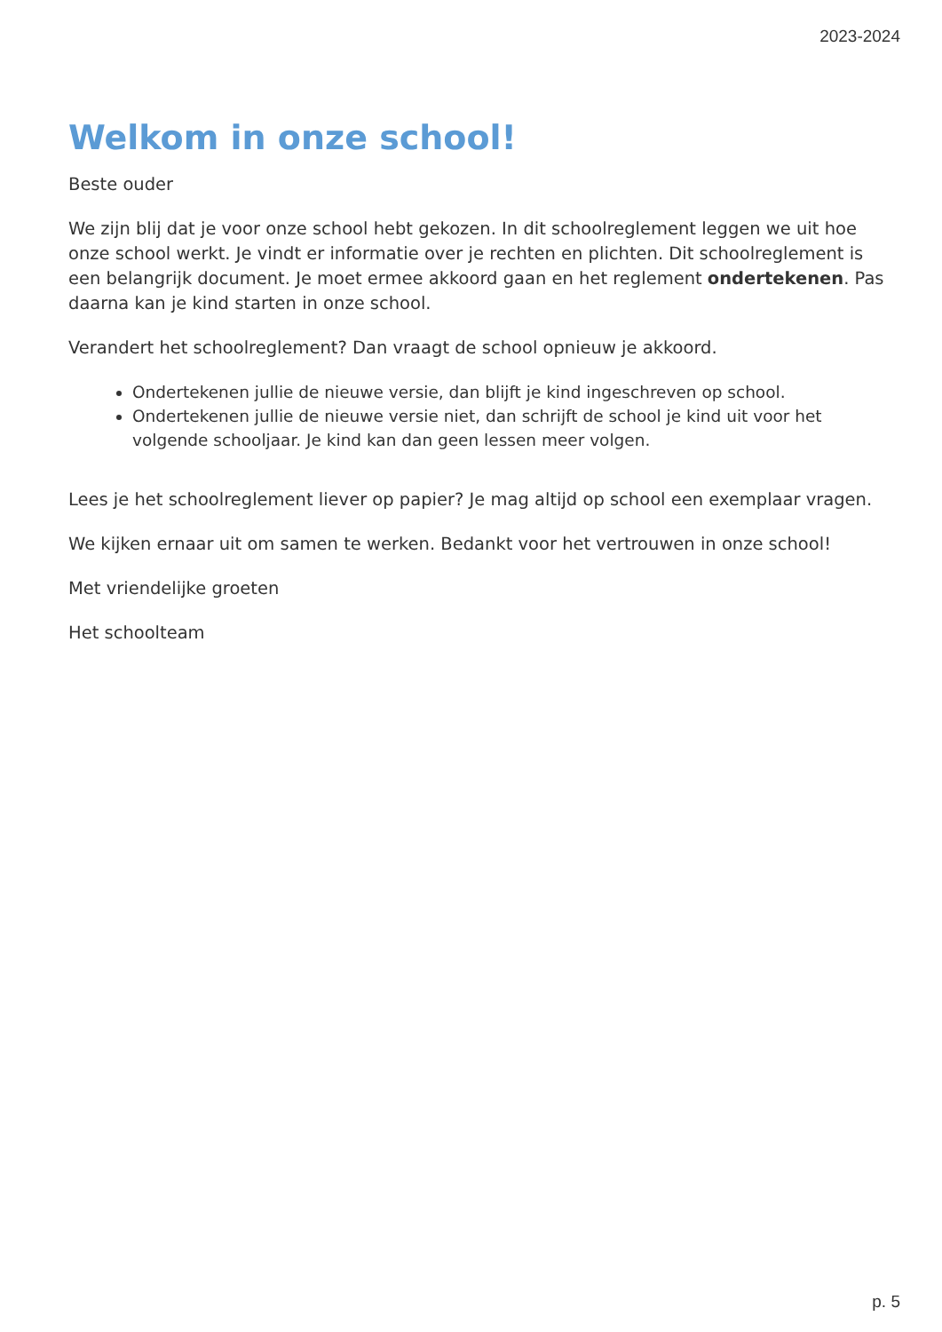2023-2024
Welkom in onze school!
Beste ouder
We zijn blij dat je voor onze school hebt gekozen. In dit schoolreglement leggen we uit hoe onze school werkt. Je vindt er informatie over je rechten en plichten. Dit schoolreglement is een belangrijk document. Je moet ermee akkoord gaan en het reglement ondertekenen. Pas daarna kan je kind starten in onze school.
Verandert het schoolreglement? Dan vraagt de school opnieuw je akkoord.
Ondertekenen jullie de nieuwe versie, dan blijft je kind ingeschreven op school.
Ondertekenen jullie de nieuwe versie niet, dan schrijft de school je kind uit voor het volgende schooljaar. Je kind kan dan geen lessen meer volgen.
Lees je het schoolreglement liever op papier? Je mag altijd op school een exemplaar vragen.
We kijken ernaar uit om samen te werken. Bedankt voor het vertrouwen in onze school!
Met vriendelijke groeten
Het schoolteam
p. 5